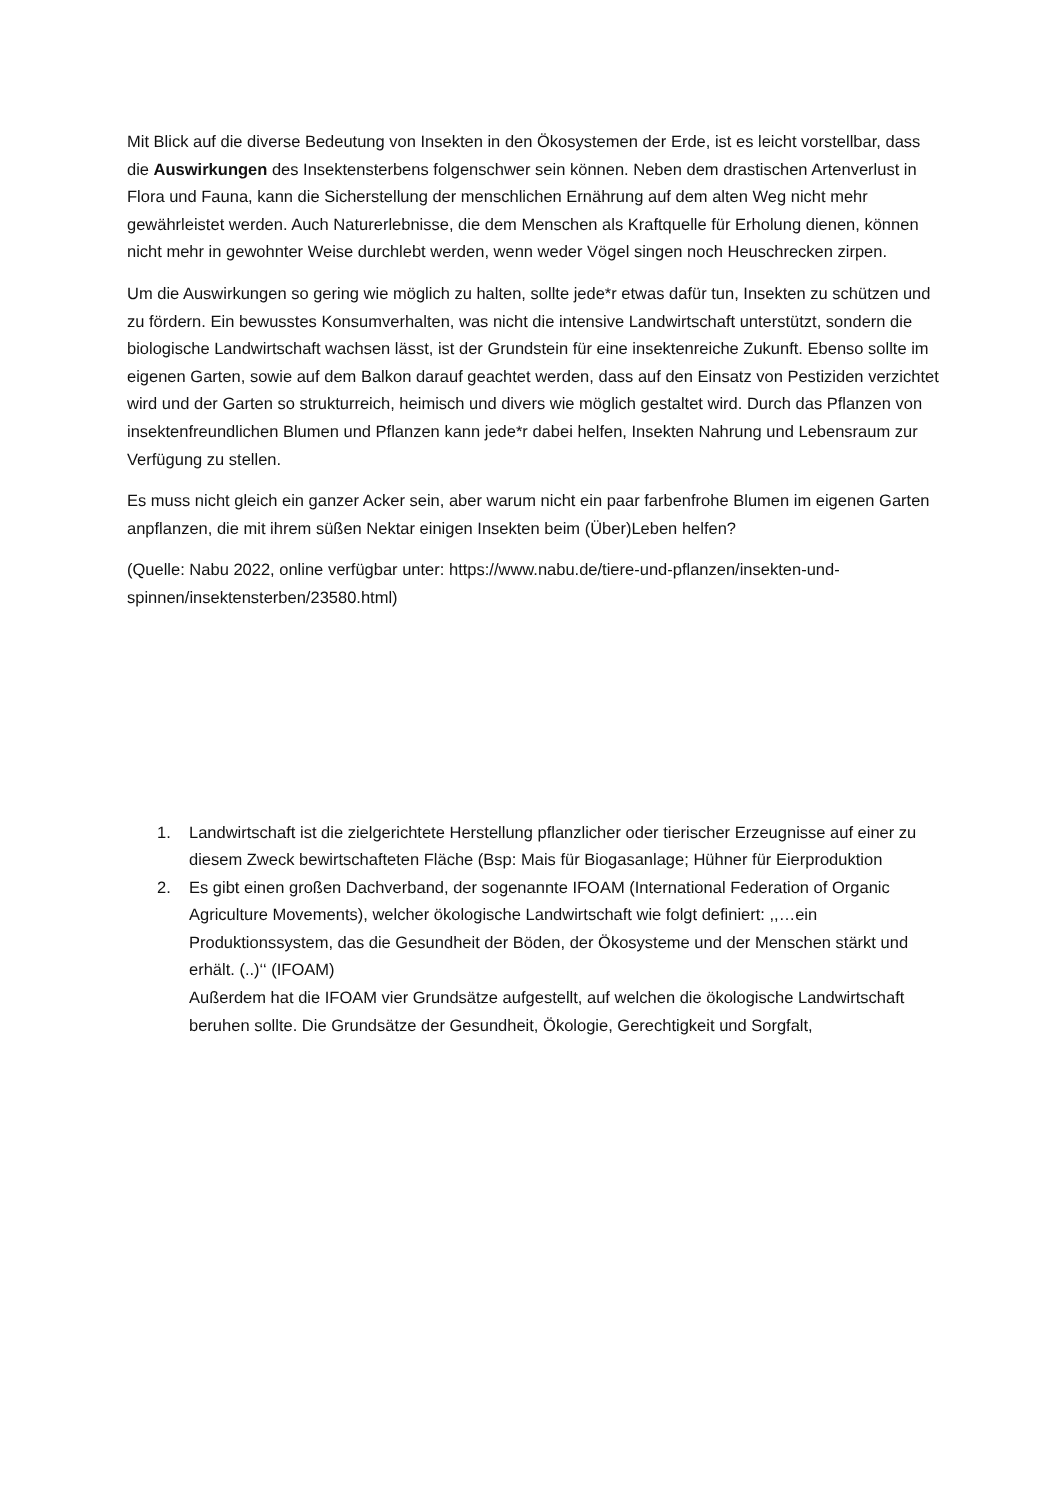Mit Blick auf die diverse Bedeutung von Insekten in den Ökosystemen der Erde, ist es leicht vorstellbar, dass die Auswirkungen des Insektensterbens folgenschwer sein können. Neben dem drastischen Artenverlust in Flora und Fauna, kann die Sicherstellung der menschlichen Ernährung auf dem alten Weg nicht mehr gewährleistet werden. Auch Naturerlebnisse, die dem Menschen als Kraftquelle für Erholung dienen, können nicht mehr in gewohnter Weise durchlebt werden, wenn weder Vögel singen noch Heuschrecken zirpen.
Um die Auswirkungen so gering wie möglich zu halten, sollte jede*r etwas dafür tun, Insekten zu schützen und zu fördern. Ein bewusstes Konsumverhalten, was nicht die intensive Landwirtschaft unterstützt, sondern die biologische Landwirtschaft wachsen lässt, ist der Grundstein für eine insektenreiche Zukunft. Ebenso sollte im eigenen Garten, sowie auf dem Balkon darauf geachtet werden, dass auf den Einsatz von Pestiziden verzichtet wird und der Garten so strukturreich, heimisch und divers wie möglich gestaltet wird. Durch das Pflanzen von insektenfreundlichen Blumen und Pflanzen kann jede*r dabei helfen, Insekten Nahrung und Lebensraum zur Verfügung zu stellen.
Es muss nicht gleich ein ganzer Acker sein, aber warum nicht ein paar farbenfrohe Blumen im eigenen Garten anpflanzen, die mit ihrem süßen Nektar einigen Insekten beim (Über)Leben helfen?
(Quelle: Nabu 2022, online verfügbar unter: https://www.nabu.de/tiere-und-pflanzen/insekten-und-spinnen/insektensterben/23580.html)
1. Landwirtschaft ist die zielgerichtete Herstellung pflanzlicher oder tierischer Erzeugnisse auf einer zu diesem Zweck bewirtschafteten Fläche (Bsp: Mais für Biogasanlage; Hühner für Eierproduktion
2. Es gibt einen großen Dachverband, der sogenannte IFOAM (International Federation of Organic Agriculture Movements), welcher ökologische Landwirtschaft wie folgt definiert: ,,…ein Produktionssystem, das die Gesundheit der Böden, der Ökosysteme und der Menschen stärkt und erhält. (..)‘‘ (IFOAM)
Außerdem hat die IFOAM vier Grundsätze aufgestellt, auf welchen die ökologische Landwirtschaft beruhen sollte. Die Grundsätze der Gesundheit, Ökologie, Gerechtigkeit und Sorgfalt,